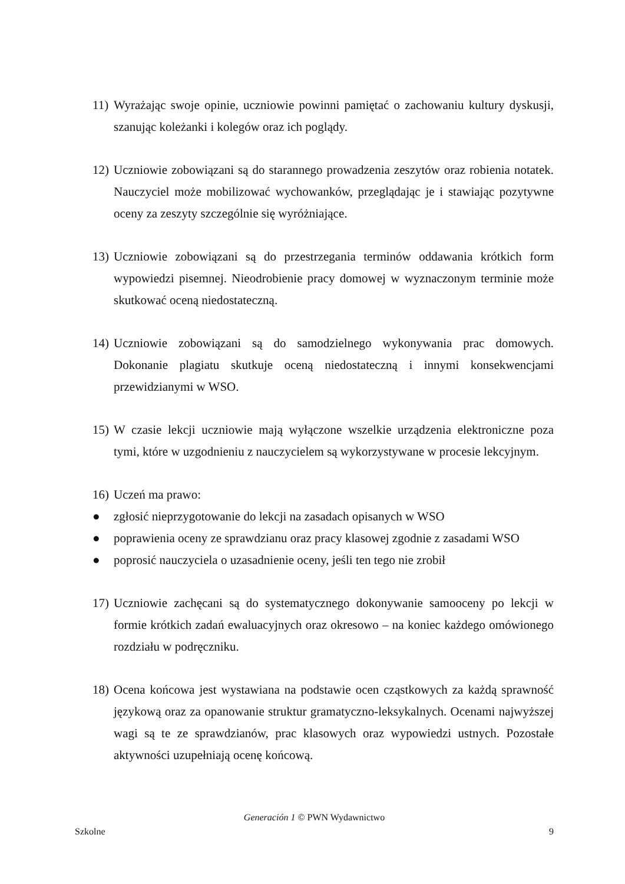11) Wyrażając swoje opinie, uczniowie powinni pamiętać o zachowaniu kultury dyskusji, szanując koleżanki i kolegów oraz ich poglądy.
12) Uczniowie zobowiązani są do starannego prowadzenia zeszytów oraz robienia notatek. Nauczyciel może mobilizować wychowanków, przeglądając je i stawiając pozytywne oceny za zeszyty szczególnie się wyróżniające.
13) Uczniowie zobowiązani są do przestrzegania terminów oddawania krótkich form wypowiedzi pisemnej. Nieodrobienie pracy domowej w wyznaczonym terminie może skutkować oceną niedostateczną.
14) Uczniowie zobowiązani są do samodzielnego wykonywania prac domowych. Dokonanie plagiatu skutkuje oceną niedostateczną i innymi konsekwencjami przewidzianymi w WSO.
15) W czasie lekcji uczniowie mają wyłączone wszelkie urządzenia elektroniczne poza tymi, które w uzgodnieniu z nauczycielem są wykorzystywane w procesie lekcyjnym.
16) Uczeń ma prawo:
● zgłosić nieprzygotowanie do lekcji na zasadach opisanych w WSO
● poprawienia oceny ze sprawdzianu oraz pracy klasowej zgodnie z zasadami WSO
● poprosić nauczyciela o uzasadnienie oceny, jeśli ten tego nie zrobił
17) Uczniowie zachęcani są do systematycznego dokonywanie samooceny po lekcji w formie krótkich zadań ewaluacyjnych oraz okresowo – na koniec każdego omówionego rozdziału w podręczniku.
18) Ocena końcowa jest wystawiana na podstawie ocen cząstkowych za każdą sprawność językową oraz za opanowanie struktur gramatyczno-leksykalnych. Ocenami najwyższej wagi są te ze sprawdzianów, prac klasowych oraz wypowiedzi ustnych. Pozostałe aktywności uzupełniają ocenę końcową.
Generación 1 © PWN Wydawnictwo
Szkolne 9